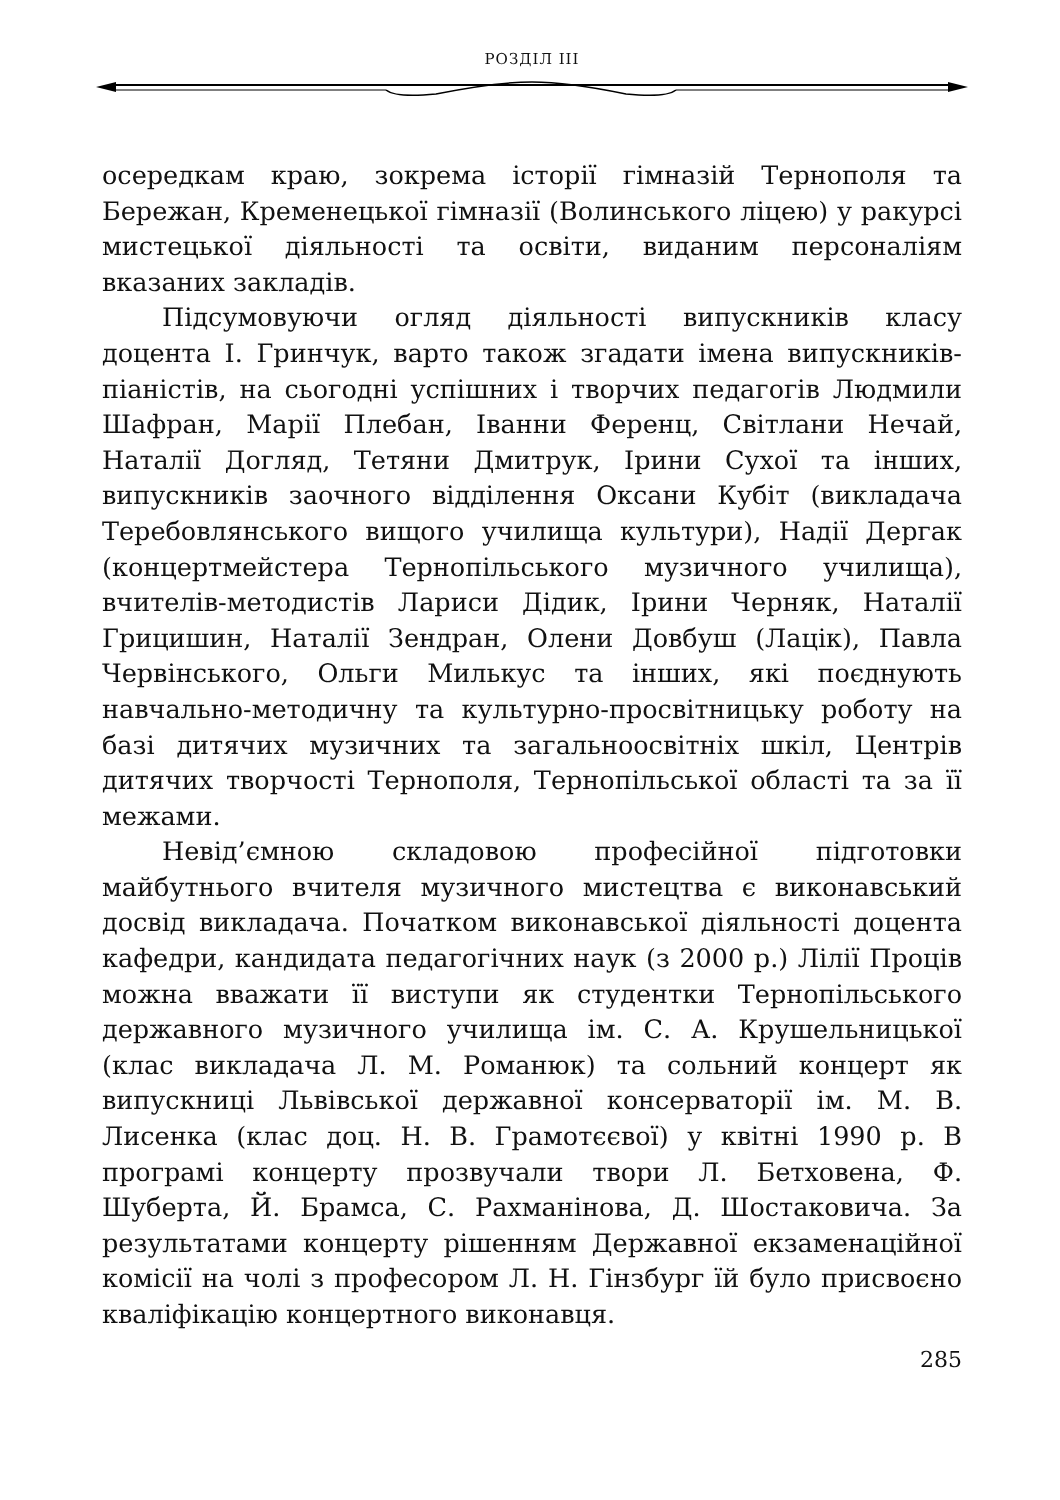РОЗДІЛ ІІІ
осередкам краю, зокрема історії гімназій Тернополя та Бережан, Кременецької гімназії (Волинського ліцею) у ракурсі мистецької діяльності та освіти, виданим персоналіям вказаних закладів.
Підсумовуючи огляд діяльності випускників класу доцента І. Гринчук, варто також згадати імена випускників-піаністів, на сьогодні успішних і творчих педагогів Людмили Шафран, Марії Плебан, Іванни Ференц, Світлани Нечай, Наталії Догляд, Тетяни Дмитрук, Ірини Сухої та інших, випускників заочного відділення Оксани Кубіт (викладача Теребовлянського вищого училища культури), Надії Дергак (концертмейстера Тернопільського музичного училища), вчителів-методистів Лариси Дідик, Ірини Черняк, Наталії Грицишин, Наталії Зендран, Олени Довбуш (Лацік), Павла Червінського, Ольги Милькус та інших, які поєднують навчально-методичну та культурно-просвітницьку роботу на базі дитячих музичних та загальноосвітніх шкіл, Центрів дитячих творчості Тернополя, Тернопільської області та за її межами.
Невід’ємною складовою професійної підготовки майбутнього вчителя музичного мистецтва є виконавський досвід викладача. Початком виконавської діяльності доцента кафедри, кандидата педагогічних наук (з 2000 р.) Лілії Проців можна вважати її виступи як студентки Тернопільського державного музичного училища ім. С. А. Крушельницької (клас викладача Л. М. Романюк) та сольний концерт як випускниці Львівської державної консерваторії ім. М. В. Лисенка (клас доц. Н. В. Грамотєєвої) у квітні 1990 р. В програмі концерту прозвучали твори Л. Бетховена, Ф. Шуберта, Й. Брамса, С. Рахманінова, Д. Шостаковича. За результатами концерту рішенням Державної екзаменаційної комісії на чолі з професором Л. Н. Гінзбург їй було присвоєно кваліфікацію концертного виконавця.
285